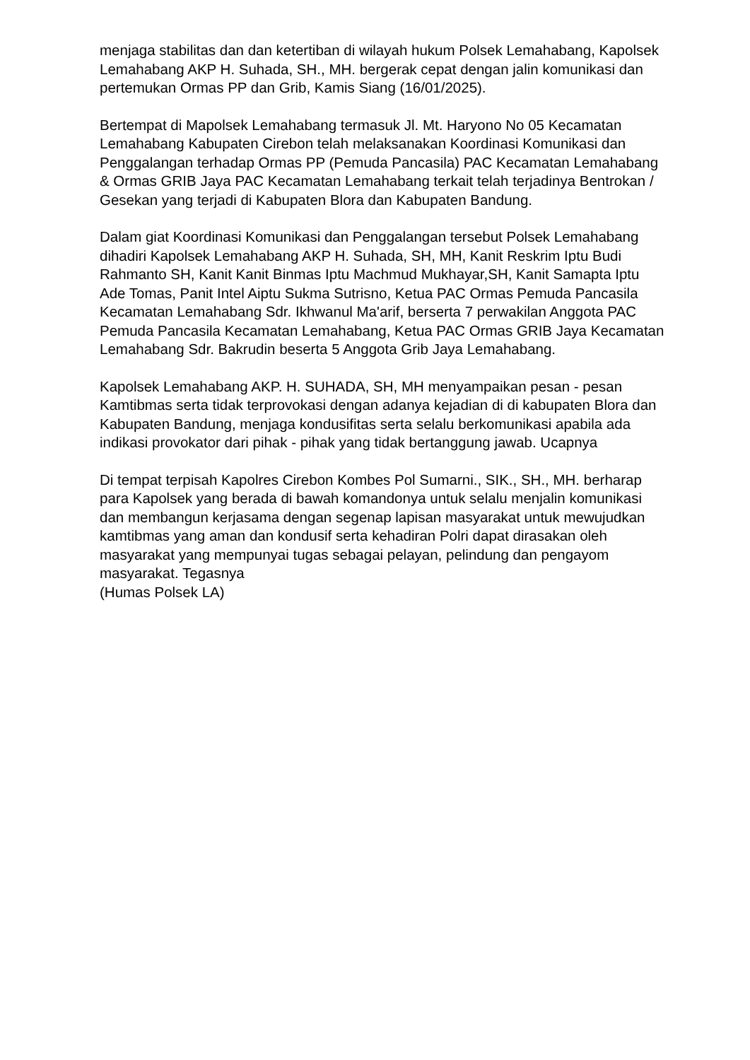menjaga stabilitas dan dan ketertiban di wilayah hukum Polsek Lemahabang, Kapolsek Lemahabang AKP H. Suhada, SH., MH. bergerak cepat dengan jalin komunikasi dan pertemukan Ormas PP dan Grib, Kamis Siang (16/01/2025).
Bertempat di Mapolsek Lemahabang termasuk Jl. Mt. Haryono No 05 Kecamatan Lemahabang Kabupaten Cirebon telah melaksanakan Koordinasi Komunikasi dan Penggalangan terhadap Ormas PP (Pemuda Pancasila) PAC Kecamatan Lemahabang & Ormas GRIB Jaya PAC Kecamatan Lemahabang terkait telah terjadinya Bentrokan / Gesekan yang terjadi di Kabupaten Blora dan Kabupaten Bandung.
Dalam giat Koordinasi Komunikasi dan Penggalangan tersebut Polsek Lemahabang dihadiri Kapolsek Lemahabang AKP H. Suhada, SH, MH, Kanit Reskrim Iptu Budi Rahmanto SH, Kanit Kanit Binmas Iptu Machmud Mukhayar,SH, Kanit Samapta Iptu Ade Tomas, Panit Intel Aiptu Sukma Sutrisno, Ketua PAC Ormas Pemuda Pancasila Kecamatan Lemahabang Sdr. Ikhwanul Ma'arif, berserta 7 perwakilan Anggota PAC Pemuda Pancasila Kecamatan Lemahabang, Ketua PAC Ormas GRIB Jaya Kecamatan Lemahabang Sdr. Bakrudin beserta 5 Anggota Grib Jaya Lemahabang.
Kapolsek Lemahabang AKP. H. SUHADA, SH, MH menyampaikan pesan - pesan Kamtibmas serta tidak terprovokasi dengan adanya kejadian di di kabupaten Blora dan Kabupaten Bandung, menjaga kondusifitas serta selalu berkomunikasi apabila ada indikasi provokator dari pihak - pihak yang tidak bertanggung jawab. Ucapnya
Di tempat terpisah Kapolres Cirebon Kombes Pol Sumarni., SIK., SH., MH. berharap para Kapolsek yang berada di bawah komandonya untuk selalu menjalin komunikasi dan membangun kerjasama dengan segenap lapisan masyarakat untuk mewujudkan kamtibmas yang aman dan kondusif serta kehadiran Polri dapat dirasakan oleh masyarakat yang mempunyai tugas sebagai pelayan, pelindung dan pengayom masyarakat. Tegasnya
(Humas Polsek LA)